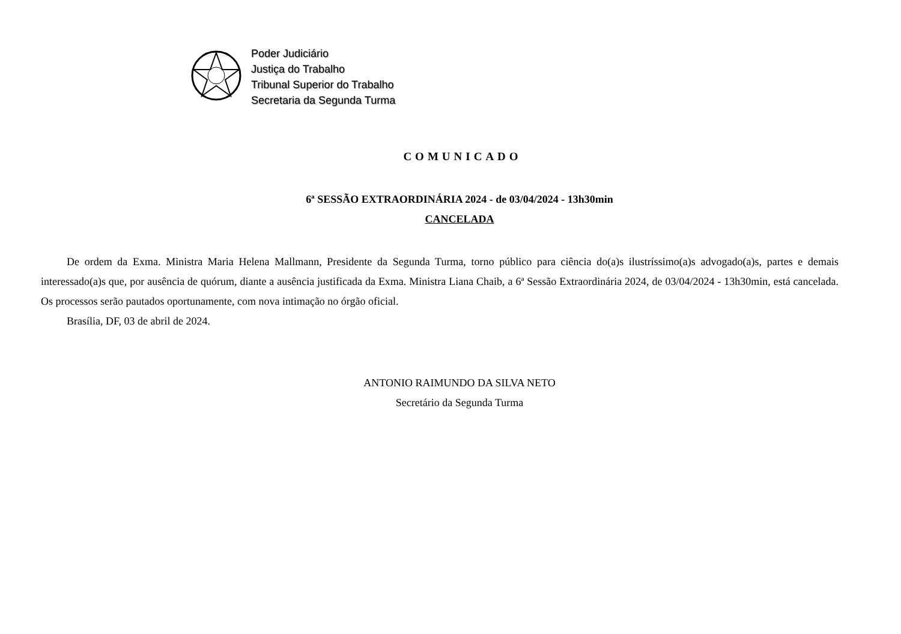Poder Judiciário
Justiça do Trabalho
Tribunal Superior do Trabalho
Secretaria da Segunda Turma
COMUNICADO
6ª SESSÃO EXTRAORDINÁRIA 2024 - de 03/04/2024 - 13h30min
CANCELADA
De ordem da Exma. Ministra Maria Helena Mallmann, Presidente da Segunda Turma, torno público para ciência do(a)s ilustríssimo(a)s advogado(a)s, partes e demais interessado(a)s que, por ausência de quórum, diante a ausência justificada da Exma. Ministra Liana Chaib, a 6ª Sessão Extraordinária 2024, de 03/04/2024 - 13h30min, está cancelada. Os processos serão pautados oportunamente, com nova intimação no órgão oficial.
Brasília, DF, 03 de abril de 2024.
ANTONIO RAIMUNDO DA SILVA NETO
Secretário da Segunda Turma